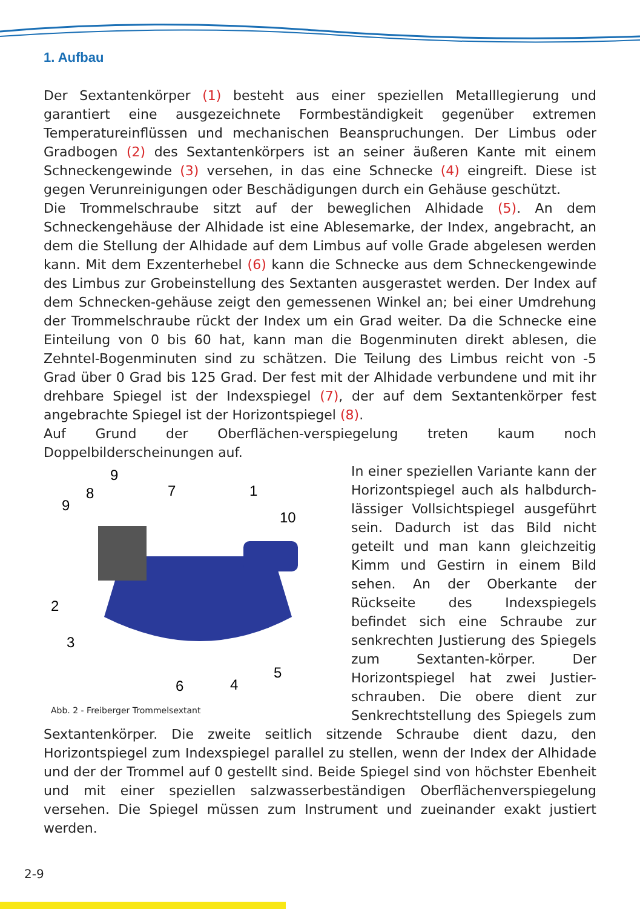1. Aufbau
Der Sextantenkörper (1) besteht aus einer speziellen Metalllegierung und garantiert eine ausgezeichnete Formbeständigkeit gegenüber extremen Temperatureinflüssen und mechanischen Beanspruchungen. Der Limbus oder Gradbogen (2) des Sextantenkörpers ist an seiner äußeren Kante mit einem Schneckengewinde (3) versehen, in das eine Schnecke (4) eingreift. Diese ist gegen Verunreinigungen oder Beschädigungen durch ein Gehäuse geschützt.
Die Trommelschraube sitzt auf der beweglichen Alhidade (5). An dem Schneckengehäuse der Alhidade ist eine Ablesemarke, der Index, angebracht, an dem die Stellung der Alhidade auf dem Limbus auf volle Grade abgelesen werden kann. Mit dem Exzenterhebel (6) kann die Schnecke aus dem Schneckengewinde des Limbus zur Grobeinstellung des Sextanten ausgerastet werden. Der Index auf dem Schnecken-gehäuse zeigt den gemessenen Winkel an; bei einer Umdrehung der Trommelschraube rückt der Index um ein Grad weiter. Da die Schnecke eine Einteilung von 0 bis 60 hat, kann man die Bogenminuten direkt ablesen, die Zehntel-Bogenminuten sind zu schätzen. Die Teilung des Limbus reicht von -5 Grad über 0 Grad bis 125 Grad. Der fest mit der Alhidade verbundene und mit ihr drehbare Spiegel ist der Indexspiegel (7), der auf dem Sextantenkörper fest angebrachte Spiegel ist der Horizontspiegel (8).
Auf Grund der Oberflächen-verspiegelung treten kaum noch Doppelbilderscheinungen auf.
9
8
7
1
9
10
2
3
6
4
5
Abb. 2 - Freiberger Trommelsextant
In einer speziellen Variante kann der Horizontspiegel auch als halbdurch-lässiger Vollsichtspiegel ausgeführt sein. Dadurch ist das Bild nicht geteilt und man kann gleichzeitig Kimm und Gestirn in einem Bild sehen. An der Oberkante der Rückseite des Indexspiegels befindet sich eine Schraube zur senkrechten Justierung des Spiegels zum Sextanten-körper. Der Horizontspiegel hat zwei Justier-schrauben. Die obere dient zur Senkrechtstellung des Spiegels zum Sextantenkörper. Die zweite seitlich sitzende Schraube dient dazu, den Horizontspiegel zum Indexspiegel parallel zu stellen, wenn der Index der Alhidade und der der Trommel auf 0 gestellt sind. Beide Spiegel sind von höchster Ebenheit und mit einer speziellen salzwasserbeständigen Oberflächenverspiegelung versehen. Die Spiegel müssen zum Instrument und zueinander exakt justiert werden.
2-9